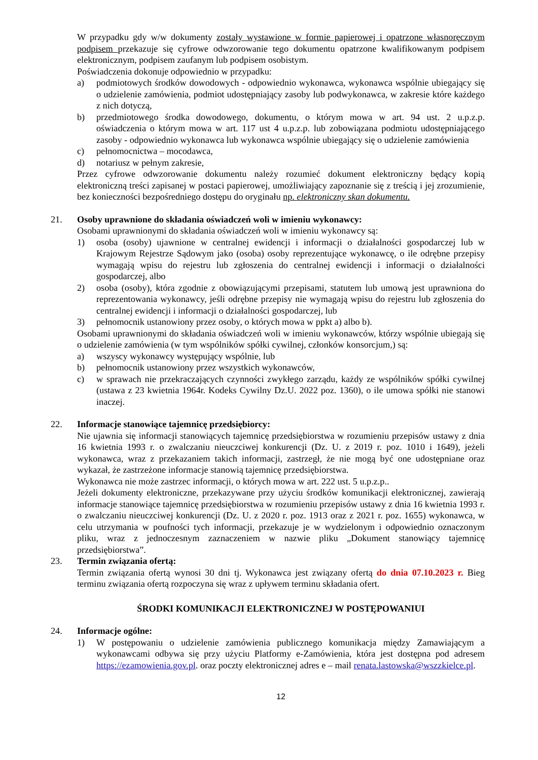W przypadku gdy w/w dokumenty zostały wystawione w formie papierowej i opatrzone własnoręcznym podpisem przekazuje się cyfrowe odwzorowanie tego dokumentu opatrzone kwalifikowanym podpisem elektronicznym, podpisem zaufanym lub podpisem osobistym.
Poświadczenia dokonuje odpowiednio w przypadku:
a) podmiotowych środków dowodowych - odpowiednio wykonawca, wykonawca wspólnie ubiegający się o udzielenie zamówienia, podmiot udostępniający zasoby lub podwykonawca, w zakresie które każdego z nich dotyczą,
b) przedmiotowego środka dowodowego, dokumentu, o którym mowa w art. 94 ust. 2 u.p.z.p. oświadczenia o którym mowa w art. 117 ust 4 u.p.z.p. lub zobowiązana podmiotu udostępniającego zasoby - odpowiednio wykonawca lub wykonawca wspólnie ubiegający się o udzielenie zamówienia
c) pełnomocnictwa – mocodawca,
d) notariusz w pełnym zakresie,
Przez cyfrowe odwzorowanie dokumentu należy rozumieć dokument elektroniczny będący kopią elektroniczną treści zapisanej w postaci papierowej, umożliwiający zapoznanie się z treścią i jej zrozumienie, bez konieczności bezpośredniego dostępu do oryginału np. elektroniczny skan dokumentu.
21. Osoby uprawnione do składania oświadczeń woli w imieniu wykonawcy:
Osobami uprawnionymi do składania oświadczeń woli w imieniu wykonawcy są:
1) osoba (osoby) ujawnione w centralnej ewidencji i informacji o działalności gospodarczej lub w Krajowym Rejestrze Sądowym jako (osoba) osoby reprezentujące wykonawcę, o ile odrębne przepisy wymagają wpisu do rejestru lub zgłoszenia do centralnej ewidencji i informacji o działalności gospodarczej, albo
2) osoba (osoby), która zgodnie z obowiązującymi przepisami, statutem lub umową jest uprawniona do reprezentowania wykonawcy, jeśli odrębne przepisy nie wymagają wpisu do rejestru lub zgłoszenia do centralnej ewidencji i informacji o działalności gospodarczej, lub
3) pełnomocnik ustanowiony przez osoby, o których mowa w ppkt a) albo b).
Osobami uprawnionymi do składania oświadczeń woli w imieniu wykonawców, którzy wspólnie ubiegają się o udzielenie zamówienia (w tym wspólników spółki cywilnej, członków konsorcjum,) są:
a) wszyscy wykonawcy występujący wspólnie, lub
b) pełnomocnik ustanowiony przez wszystkich wykonawców,
c) w sprawach nie przekraczających czynności zwykłego zarządu, każdy ze wspólników spółki cywilnej (ustawa z 23 kwietnia 1964r. Kodeks Cywilny Dz.U. 2022 poz. 1360), o ile umowa spółki nie stanowi inaczej.
22. Informacje stanowiące tajemnicę przedsiębiorcy:
Nie ujawnia się informacji stanowiących tajemnicę przedsiębiorstwa w rozumieniu przepisów ustawy z dnia 16 kwietnia 1993 r. o zwalczaniu nieuczciwej konkurencji (Dz. U. z 2019 r. poz. 1010 i 1649), jeżeli wykonawca, wraz z przekazaniem takich informacji, zastrzegł, że nie mogą być one udostępniane oraz wykazał, że zastrzeżone informacje stanowią tajemnicę przedsiębiorstwa.
Wykonawca nie może zastrzec informacji, o których mowa w art. 222 ust. 5 u.p.z.p..
Jeżeli dokumenty elektroniczne, przekazywane przy użyciu środków komunikacji elektronicznej, zawierają informacje stanowiące tajemnicę przedsiębiorstwa w rozumieniu przepisów ustawy z dnia 16 kwietnia 1993 r. o zwalczaniu nieuczciwej konkurencji (Dz. U. z 2020 r. poz. 1913 oraz z 2021 r. poz. 1655) wykonawca, w celu utrzymania w poufności tych informacji, przekazuje je w wydzielonym i odpowiednio oznaczonym pliku, wraz z jednoczesnym zaznaczeniem w nazwie pliku „Dokument stanowiący tajemnicę przedsiębiorstwa”.
23. Termin związania ofertą:
Termin związania ofertą wynosi 30 dni tj. Wykonawca jest związany ofertą do dnia 07.10.2023 r. Bieg terminu związania ofertą rozpoczyna się wraz z upływem terminu składania ofert.
ŚRODKI KOMUNIKACJI ELEKTRONICZNEJ W POSTĘPOWANIUI
24. Informacje ogólne:
1) W postępowaniu o udzielenie zamówienia publicznego komunikacja między Zamawiającym a wykonawcami odbywa się przy użyciu Platformy e-Zamówienia, która jest dostępna pod adresem https://ezamowienia.gov.pl. oraz poczty elektronicznej adres e – mail renata.lastowska@wszzkielce.pl.
12